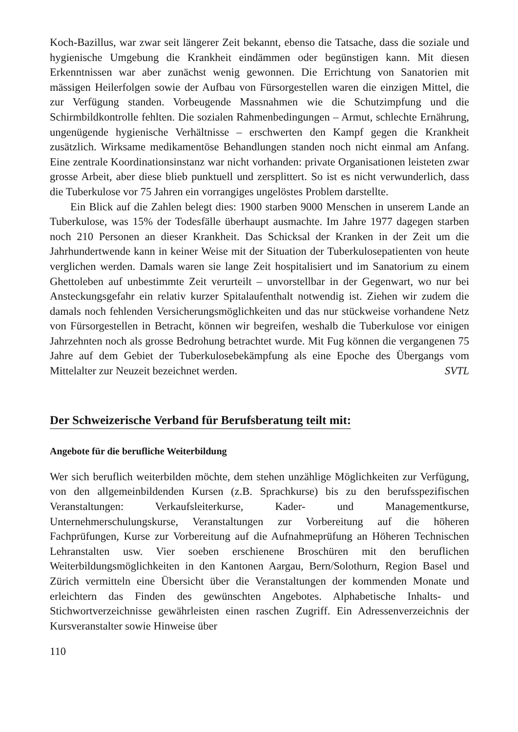Koch-Bazillus, war zwar seit längerer Zeit bekannt, ebenso die Tatsache, dass die soziale und hygienische Umgebung die Krankheit eindämmen oder begünstigen kann. Mit diesen Erkenntnissen war aber zunächst wenig gewonnen. Die Errichtung von Sanatorien mit mässigen Heilerfolgen sowie der Aufbau von Fürsorgestellen waren die einzigen Mittel, die zur Verfügung standen. Vorbeugende Massnahmen wie die Schutzimpfung und die Schirmbildkontrolle fehlten. Die sozialen Rahmenbedingungen – Armut, schlechte Ernährung, ungenügende hygienische Verhältnisse – erschwerten den Kampf gegen die Krankheit zusätzlich. Wirksame medikamentöse Behandlungen standen noch nicht einmal am Anfang. Eine zentrale Koordinationsinstanz war nicht vorhanden: private Organisationen leisteten zwar grosse Arbeit, aber diese blieb punktuell und zersplittert. So ist es nicht verwunderlich, dass die Tuberkulose vor 75 Jahren ein vorrangiges ungelöstes Problem darstellte.
Ein Blick auf die Zahlen belegt dies: 1900 starben 9000 Menschen in unserem Lande an Tuberkulose, was 15% der Todesfälle überhaupt ausmachte. Im Jahre 1977 dagegen starben noch 210 Personen an dieser Krankheit. Das Schicksal der Kranken in der Zeit um die Jahrhundertwende kann in keiner Weise mit der Situation der Tuberkulosepatienten von heute verglichen werden. Damals waren sie lange Zeit hospitalisiert und im Sanatorium zu einem Ghettoleben auf unbestimmte Zeit verurteilt – unvorstellbar in der Gegenwart, wo nur bei Ansteckungsgefahr ein relativ kurzer Spitalaufenthalt notwendig ist. Ziehen wir zudem die damals noch fehlenden Versicherungsmöglichkeiten und das nur stückweise vorhandene Netz von Fürsorgestellen in Betracht, können wir begreifen, weshalb die Tuberkulose vor einigen Jahrzehnten noch als grosse Bedrohung betrachtet wurde. Mit Fug können die vergangenen 75 Jahre auf dem Gebiet der Tuberkulosebekämpfung als eine Epoche des Übergangs vom Mittelalter zur Neuzeit bezeichnet werden.
SVTL
Der Schweizerische Verband für Berufsberatung teilt mit:
Angebote für die berufliche Weiterbildung
Wer sich beruflich weiterbilden möchte, dem stehen unzählige Möglichkeiten zur Verfügung, von den allgemeinbildenden Kursen (z.B. Sprachkurse) bis zu den berufsspezifischen Veranstaltungen: Verkaufsleiterkurse, Kader- und Managementkurse, Unternehmerschulungskurse, Veranstaltungen zur Vorbereitung auf die höheren Fachprüfungen, Kurse zur Vorbereitung auf die Aufnahmeprüfung an Höheren Technischen Lehranstalten usw. Vier soeben erschienene Broschüren mit den beruflichen Weiterbildungsmöglichkeiten in den Kantonen Aargau, Bern/Solothurn, Region Basel und Zürich vermitteln eine Übersicht über die Veranstaltungen der kommenden Monate und erleichtern das Finden des gewünschten Angebotes. Alphabetische Inhalts- und Stichwortverzeichnisse gewährleisten einen raschen Zugriff. Ein Adressenverzeichnis der Kursveranstalter sowie Hinweise über
110